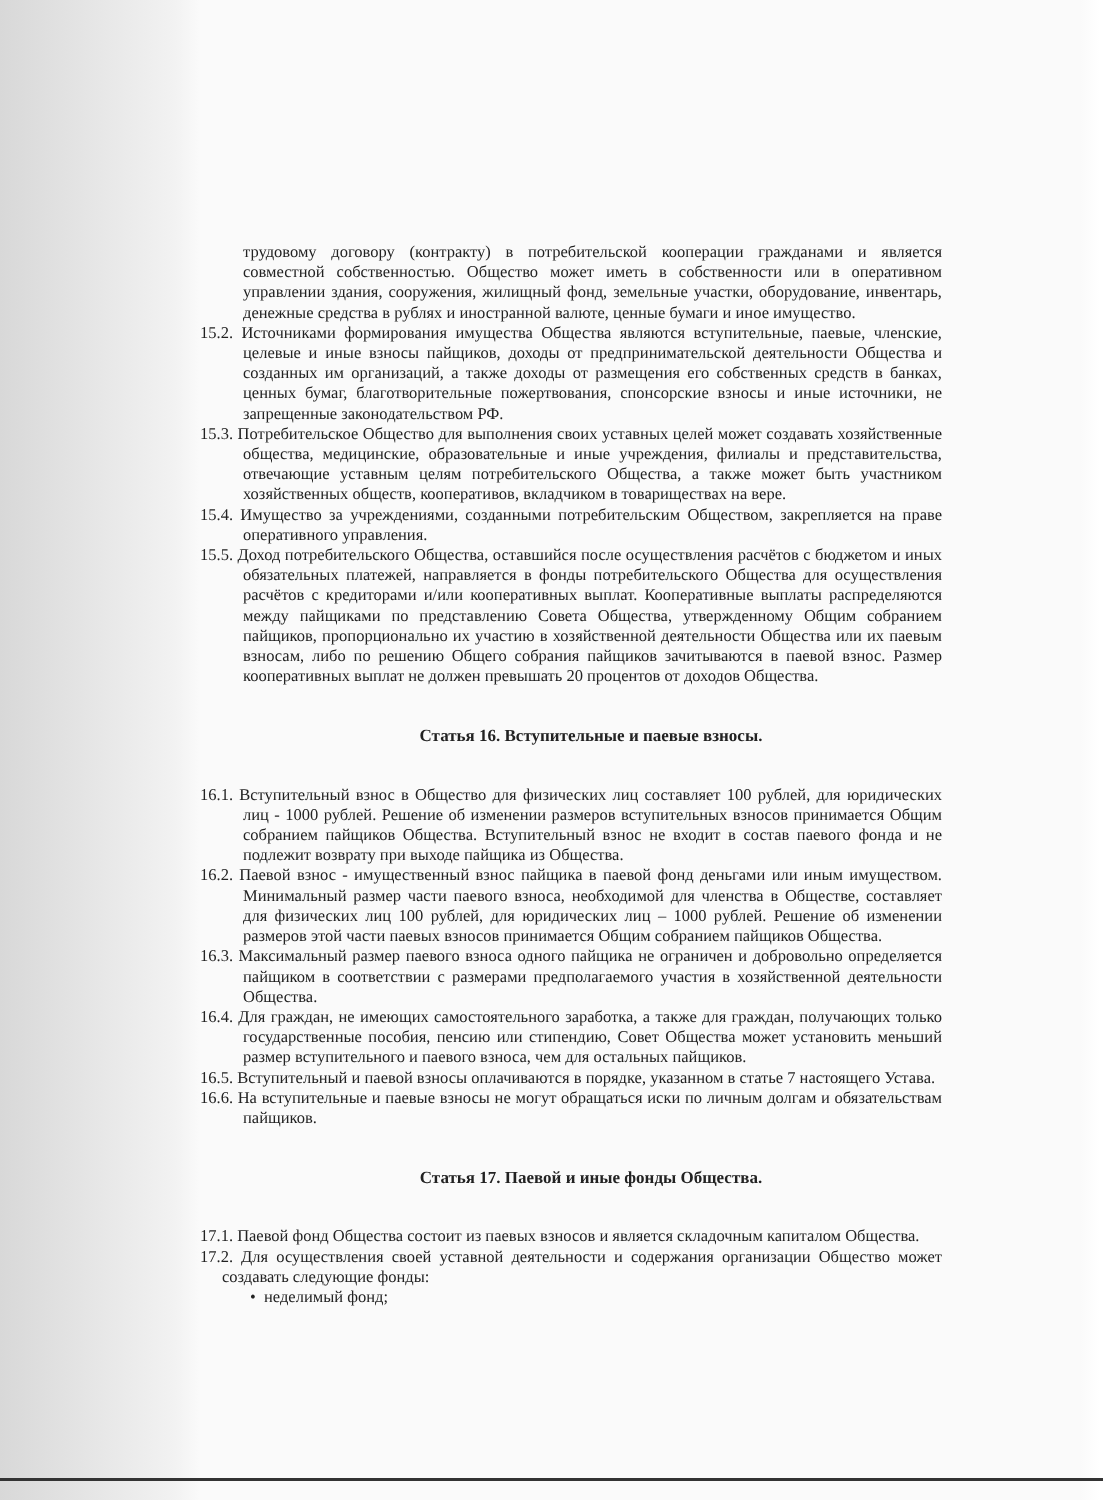трудовому договору (контракту) в потребительской кооперации гражданами и является совместной собственностью. Общество может иметь в собственности или в оперативном управлении здания, сооружения, жилищный фонд, земельные участки, оборудование, инвентарь, денежные средства в рублях и иностранной валюте, ценные бумаги и иное имущество.
15.2. Источниками формирования имущества Общества являются вступительные, паевые, членские, целевые и иные взносы пайщиков, доходы от предпринимательской деятельности Общества и созданных им организаций, а также доходы от размещения его собственных средств в банках, ценных бумаг, благотворительные пожертвования, спонсорские взносы и иные источники, не запрещенные законодательством РФ.
15.3. Потребительское Общество для выполнения своих уставных целей может создавать хозяйственные общества, медицинские, образовательные и иные учреждения, филиалы и представительства, отвечающие уставным целям потребительского Общества, а также может быть участником хозяйственных обществ, кооперативов, вкладчиком в товариществах на вере.
15.4. Имущество за учреждениями, созданными потребительским Обществом, закрепляется на праве оперативного управления.
15.5. Доход потребительского Общества, оставшийся после осуществления расчётов с бюджетом и иных обязательных платежей, направляется в фонды потребительского Общества для осуществления расчётов с кредиторами и/или кооперативных выплат. Кооперативные выплаты распределяются между пайщиками по представлению Совета Общества, утвержденному Общим собранием пайщиков, пропорционально их участию в хозяйственной деятельности Общества или их паевым взносам, либо по решению Общего собрания пайщиков зачитываются в паевой взнос. Размер кооперативных выплат не должен превышать 20 процентов от доходов Общества.
Статья 16. Вступительные и паевые взносы.
16.1. Вступительный взнос в Общество для физических лиц составляет 100 рублей, для юридических лиц - 1000 рублей. Решение об изменении размеров вступительных взносов принимается Общим собранием пайщиков Общества. Вступительный взнос не входит в состав паевого фонда и не подлежит возврату при выходе пайщика из Общества.
16.2. Паевой взнос - имущественный взнос пайщика в паевой фонд деньгами или иным имуществом. Минимальный размер части паевого взноса, необходимой для членства в Обществе, составляет для физических лиц 100 рублей, для юридических лиц – 1000 рублей. Решение об изменении размеров этой части паевых взносов принимается Общим собранием пайщиков Общества.
16.3. Максимальный размер паевого взноса одного пайщика не ограничен и добровольно определяется пайщиком в соответствии с размерами предполагаемого участия в хозяйственной деятельности Общества.
16.4. Для граждан, не имеющих самостоятельного заработка, а также для граждан, получающих только государственные пособия, пенсию или стипендию, Совет Общества может установить меньший размер вступительного и паевого взноса, чем для остальных пайщиков.
16.5. Вступительный и паевой взносы оплачиваются в порядке, указанном в статье 7 настоящего Устава.
16.6. На вступительные и паевые взносы не могут обращаться иски по личным долгам и обязательствам пайщиков.
Статья 17. Паевой и иные фонды Общества.
17.1. Паевой фонд Общества состоит из паевых взносов и является складочным капиталом Общества.
17.2. Для осуществления своей уставной деятельности и содержания организации Общество может создавать следующие фонды:
• неделимый фонд;